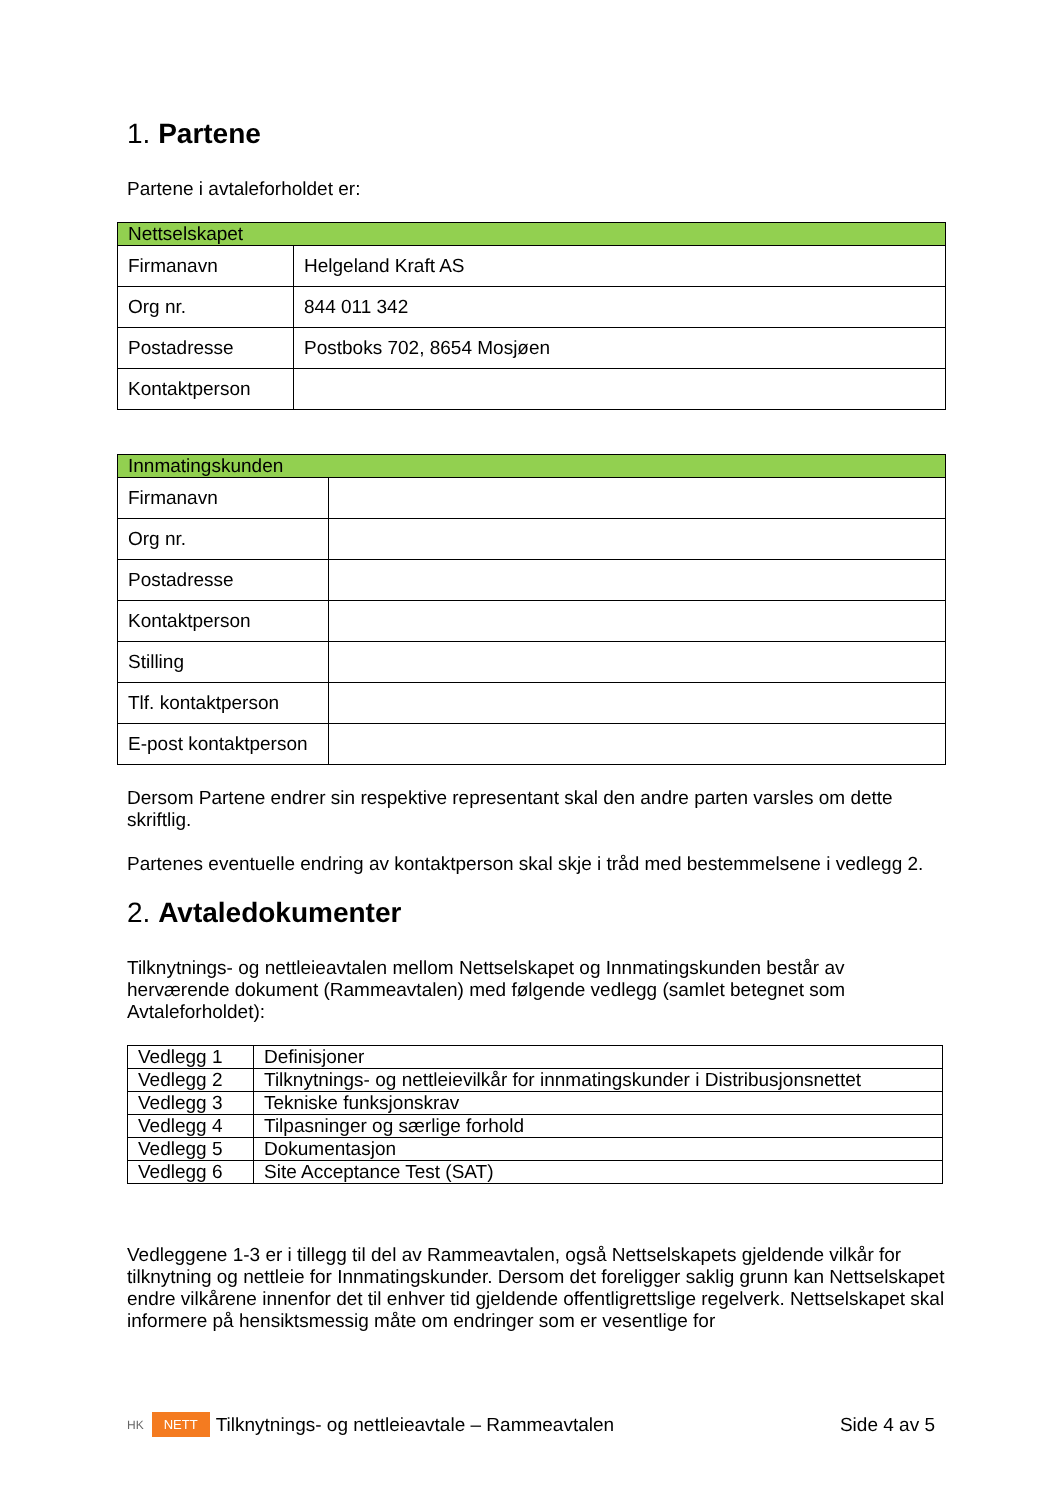1. Partene
Partene i avtaleforholdet er:
| Nettselskapet | |
| Firmanavn | Helgeland Kraft AS |
| Org nr. | 844 011 342 |
| Postadresse | Postboks 702, 8654 Mosjøen |
| Kontaktperson | |
| Innmatingskunden | |
| Firmanavn | |
| Org nr. | |
| Postadresse | |
| Kontaktperson | |
| Stilling | |
| Tlf. kontaktperson | |
| E-post kontaktperson | |
Dersom Partene endrer sin respektive representant skal den andre parten varsles om dette skriftlig.
Partenes eventuelle endring av kontaktperson skal skje i tråd med bestemmelsene i vedlegg 2.
2. Avtaledokumenter
Tilknytnings- og nettleieavtalen mellom Nettselskapet og Innmatingskunden består av herværende dokument (Rammeavtalen) med følgende vedlegg (samlet betegnet som Avtaleforholdet):
| Vedlegg 1 | Definisjoner |
| Vedlegg 2 | Tilknytnings- og nettleievilkår for innmatingskunder i Distribusjonsnettet |
| Vedlegg 3 | Tekniske funksjonskrav |
| Vedlegg 4 | Tilpasninger og særlige forhold |
| Vedlegg 5 | Dokumentasjon |
| Vedlegg 6 | Site Acceptance Test (SAT) |
Vedleggene 1-3 er i tillegg til del av Rammeavtalen, også Nettselskapets gjeldende vilkår for tilknytning og nettleie for Innmatingskunder. Dersom det foreligger saklig grunn kan Nettselskapet endre vilkårene innenfor det til enhver tid gjeldende offentligrettslige regelverk. Nettselskapet skal informere på hensiktsmessig måte om endringer som er vesentlige for
HK NETT Tilknytnings- og nettleieavtale – Rammeavtalen Side 4 av 5